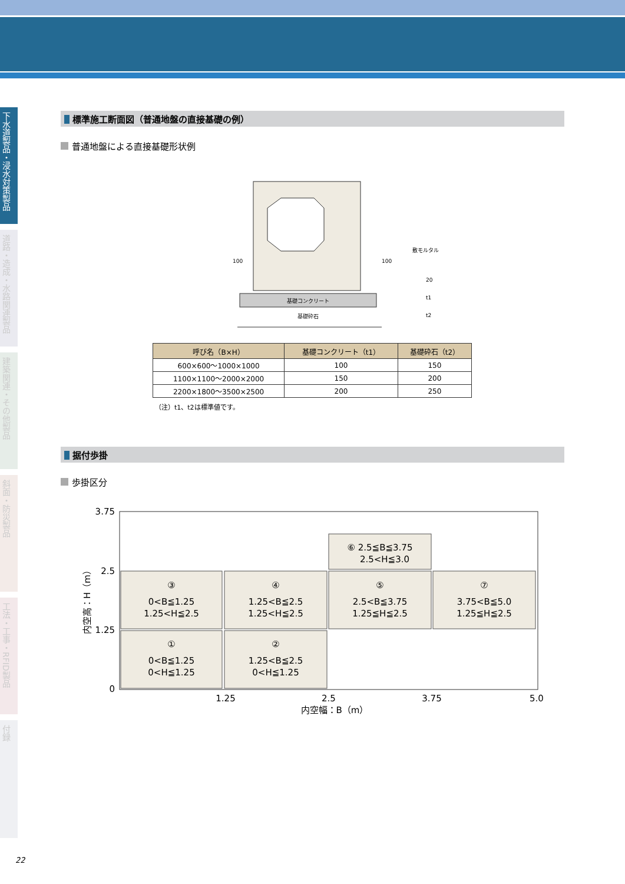下水道製品・浸水対策製品
道路・造成・水路関連製品
建築関連・その他製品
斜面・防災製品
工法・工事・RFID製品
付録
標準施工断面図（普通地盤の直接基礎の例）
普通地盤による直接基礎形状例
基礎コンクリート
基礎砕石
100
100
敷モルタル
20
t1
t2
| 呼び名（B×H） | 基礎コンクリート（t1） | 基礎砕石（t2） |
| --- | --- | --- |
| 600×600～1000×1000 | 100 | 150 |
| 1100×1100～2000×2000 | 150 | 200 |
| 2200×1800～3500×2500 | 200 | 250 |
（注）t1、t2は標準値です。
据付歩掛
歩掛区分
①
0<B≦1.25
0<H≦1.25
②
1.25<B≦2.5
0<H≦1.25
③
0<B≦1.25
1.25<H≦2.5
④
1.25<B≦2.5
1.25<H≦2.5
⑤
2.5<B≦3.75
1.25≦H≦2.5
⑦
3.75<B≦5.0
1.25≦H≦2.5
⑥ 2.5≦B≦3.75
2.5<H≦3.0
1.25
2.5
3.75
5.0
内空幅：B（m）
3.75
2.5
1.25
0
内空高：H（m）
22